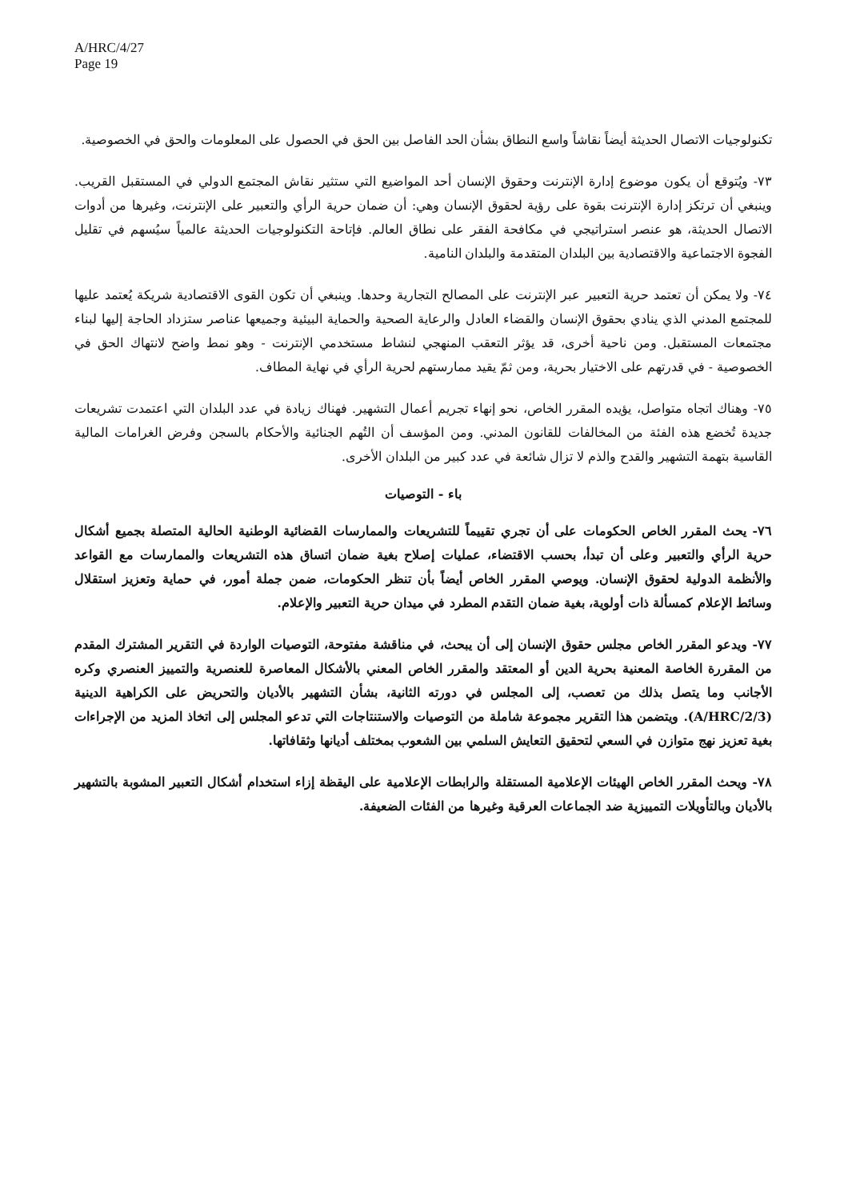A/HRC/4/27
Page 19
تكنولوجيات الاتصال الحديثة أيضاً نقاشاً واسع النطاق بشأن الحد الفاصل بين الحق في الحصول على المعلومات والحق في الخصوصية.
٧٣- ويُتوقع أن يكون موضوع إدارة الإنترنت وحقوق الإنسان أحد المواضيع التي ستثير نقاش المجتمع الدولي في المستقبل القريب. وينبغي أن ترتكز إدارة الإنترنت بقوة على رؤية لحقوق الإنسان وهي: أن ضمان حرية الرأي والتعبير على الإنترنت، وغيرها من أدوات الاتصال الحديثة، هو عنصر استراتيجي في مكافحة الفقر على نطاق العالم. فإتاحة التكنولوجيات الحديثة عالمياً سيُسهم في تقليل الفجوة الاجتماعية والاقتصادية بين البلدان المتقدمة والبلدان النامية.
٧٤- ولا يمكن أن تعتمد حرية التعبير عبر الإنترنت على المصالح التجارية وحدها. وينبغي أن تكون القوى الاقتصادية شريكة يُعتمد عليها للمجتمع المدني الذي ينادي بحقوق الإنسان والقضاء العادل والرعاية الصحية والحماية البيئية وجميعها عناصر ستزداد الحاجة إليها لبناء مجتمعات المستقبل. ومن ناحية أخرى، قد يؤثر التعقب المنهجي لنشاط مستخدمي الإنترنت - وهو نمط واضح لانتهاك الحق في الخصوصية - في قدرتهم على الاختيار بحرية، ومن ثمّ يقيد ممارستهم لحرية الرأي في نهاية المطاف.
٧٥- وهناك اتجاه متواصل، يؤيده المقرر الخاص، نحو إنهاء تجريم أعمال التشهير. فهناك زيادة في عدد البلدان التي اعتمدت تشريعات جديدة تُخضع هذه الفئة من المخالفات للقانون المدني. ومن المؤسف أن التُهم الجنائية والأحكام بالسجن وفرض الغرامات المالية القاسية بتهمة التشهير والقدح والذم لا تزال شائعة في عدد كبير من البلدان الأخرى.
باء - التوصيات
٧٦- يحث المقرر الخاص الحكومات على أن تجري تقييماً للتشريعات والممارسات القضائية الوطنية الحالية المتصلة بجميع أشكال حرية الرأي والتعبير وعلى أن تبدأ، بحسب الاقتضاء، عمليات إصلاح بغية ضمان اتساق هذه التشريعات والممارسات مع القواعد والأنظمة الدولية لحقوق الإنسان. ويوصي المقرر الخاص أيضاً بأن تنظر الحكومات، ضمن جملة أمور، في حماية وتعزيز استقلال وسائط الإعلام كمسألة ذات أولوية، بغية ضمان التقدم المطرد في ميدان حرية التعبير والإعلام.
٧٧- ويدعو المقرر الخاص مجلس حقوق الإنسان إلى أن يبحث، في مناقشة مفتوحة، التوصيات الواردة في التقرير المشترك المقدم من المقررة الخاصة المعنية بحرية الدين أو المعتقد والمقرر الخاص المعني بالأشكال المعاصرة للعنصرية والتمييز العنصري وكره الأجانب وما يتصل بذلك من تعصب، إلى المجلس في دورته الثانية، بشأن التشهير بالأديان والتحريض على الكراهية الدينية (A/HRC/2/3). ويتضمن هذا التقرير مجموعة شاملة من التوصيات والاستنتاجات التي تدعو المجلس إلى اتخاذ المزيد من الإجراءات بغية تعزيز نهج متوازن في السعي لتحقيق التعايش السلمي بين الشعوب بمختلف أديانها وثقافاتها.
٧٨- ويحث المقرر الخاص الهيئات الإعلامية المستقلة والرابطات الإعلامية على اليقظة إزاء استخدام أشكال التعبير المشوبة بالتشهير بالأديان وبالتأويلات التمييزية ضد الجماعات العرقية وغيرها من الفئات الضعيفة.